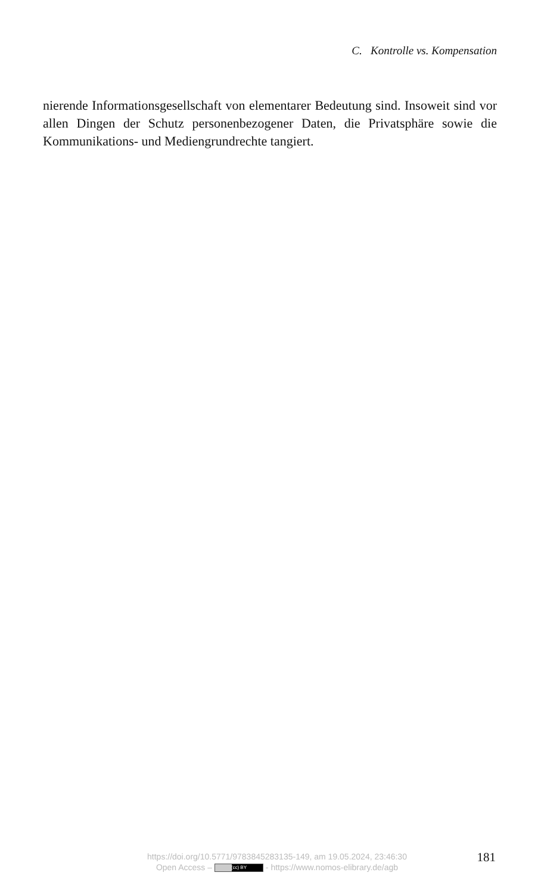C. Kontrolle vs. Kompensation
nierende Informationsgesellschaft von elementarer Bedeutung sind. Inso­weit sind vor allen Dingen der Schutz personenbezogener Daten, die Privat­sphäre sowie die Kommunikations- und Mediengrundrechte tangiert.
https://doi.org/10.5771/9783845283135-149, am 19.05.2024, 23:46:30
Open Access – (cc) BY - https://www.nomos-elibrary.de/agb
181